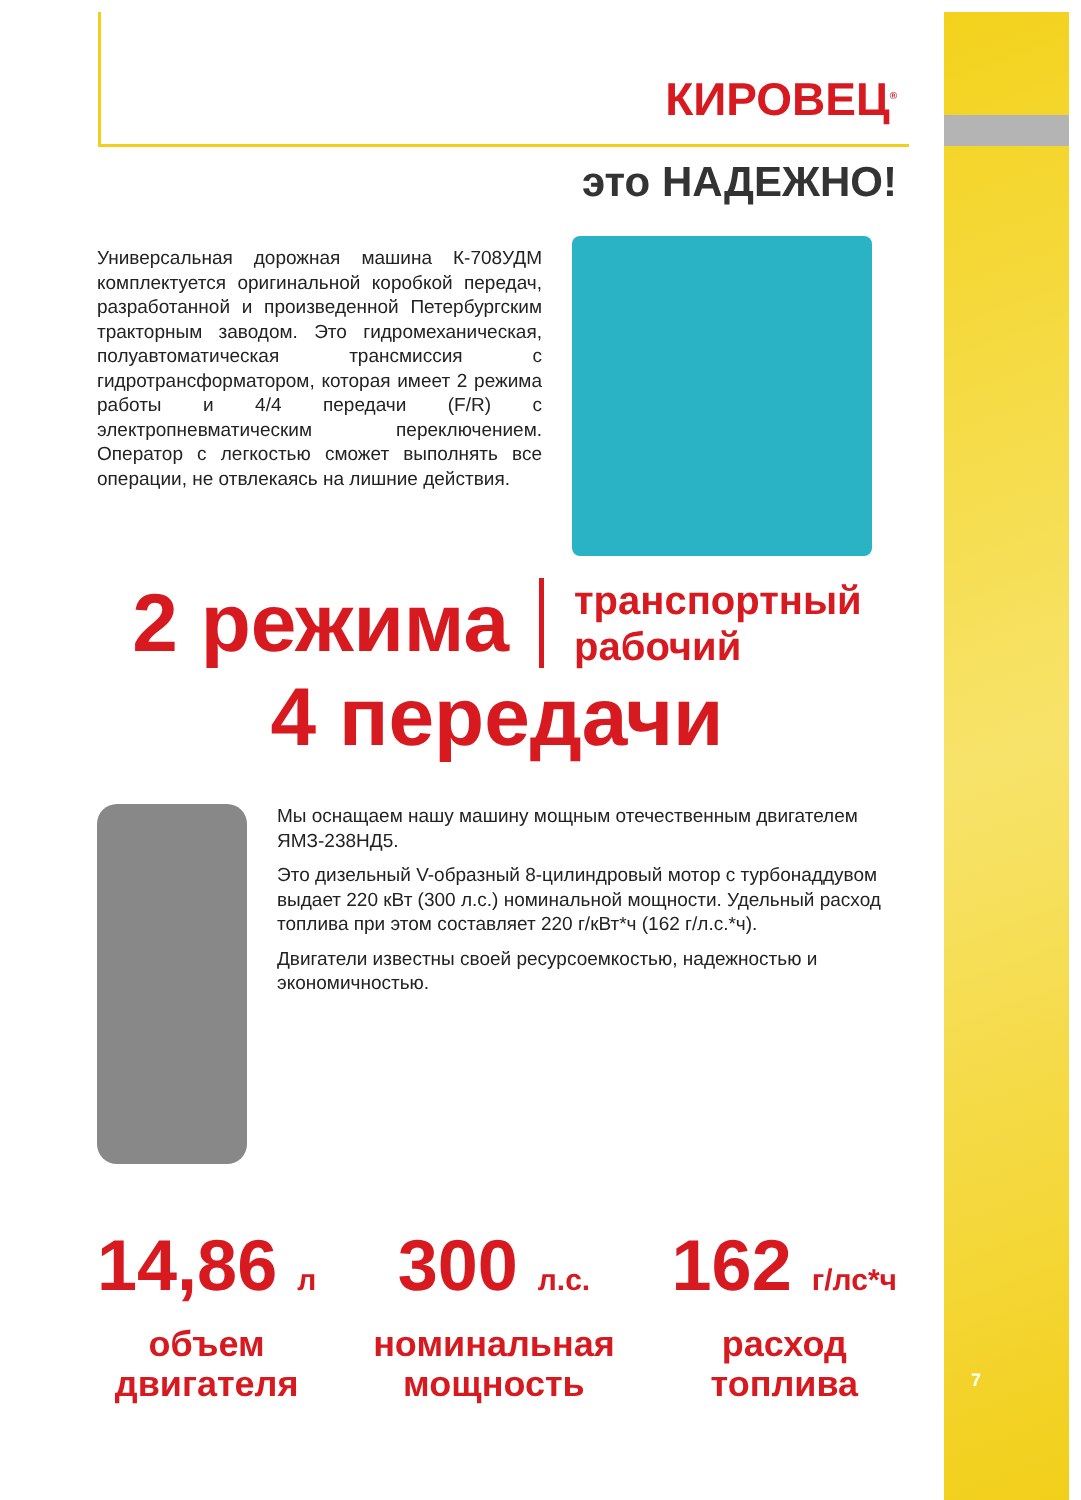КИРОВЕЦ<sup>®</sup>
это НАДЕЖНО!
Универсальная дорожная машина К-708УДМ комплектуется оригинальной коробкой передач, разработанной и произведенной Петербургским тракторным заводом. Это гидромеханическая, полуавтоматическая трансмиссия с гидротрансформатором, которая имеет 2 режима работы и 4/4 передачи (F/R) с электропневматическим переключением. Оператор с легкостью сможет выполнять все операции, не отвлекаясь на лишние действия.
2 режима
транспортный
рабочий
4 передачи
Мы оснащаем нашу машину мощным отечественным двигателем ЯМЗ-238НД5.
Это дизельный V-образный 8-цилиндровый мотор с турбонаддувом выдает 220 кВт (300 л.с.) номинальной мощности. Удельный расход топлива при этом составляет 220 г/кВт*ч (162 г/л.с.*ч).
Двигатели известны своей ресурсоемкостью, надежностью и экономичностью.
14,86 л
объем
двигателя
300 л.с.
номинальная
мощность
162 г/лс*ч
расход
топлива
7